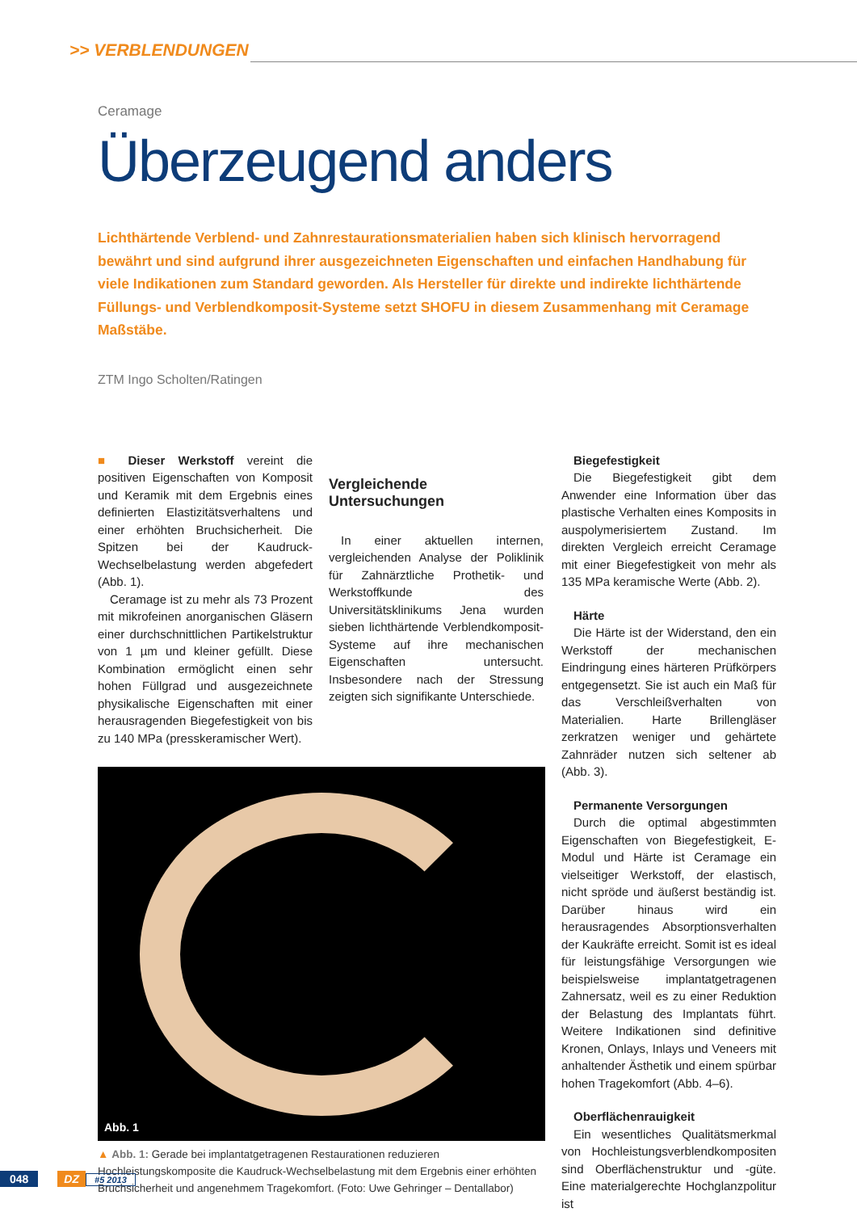>> VERBLENDUNGEN
Ceramage
Überzeugend anders
Lichthärtende Verblend- und Zahnrestaurationsmaterialien haben sich klinisch hervorragend bewährt und sind aufgrund ihrer ausgezeichneten Eigenschaften und einfachen Handhabung für viele Indikationen zum Standard geworden. Als Hersteller für direkte und indirekte lichthärtende Füllungs- und Verblendkomposit-Systeme setzt SHOFU in diesem Zusammenhang mit Ceramage Maßstäbe.
ZTM Ingo Scholten/Ratingen
■ Dieser Werkstoff vereint die positiven Eigenschaften von Komposit und Keramik mit dem Ergebnis eines definierten Elastizitätsverhaltens und einer erhöhten Bruchsicherheit. Die Spitzen bei der Kaudruck-Wechselbelastung werden abgefedert (Abb. 1).
Ceramage ist zu mehr als 73 Prozent mit mikrofeinen anorganischen Gläsern einer durchschnittlichen Partikelstruktur von 1 µm und kleiner gefüllt. Diese Kombination ermöglicht einen sehr hohen Füllgrad und ausgezeichnete physikalische Eigenschaften mit einer herausragenden Biegefestigkeit von bis zu 140 MPa (presskeramischer Wert).
Vergleichende Untersuchungen
In einer aktuellen internen, vergleichenden Analyse der Poliklinik für Zahnärztliche Prothetik- und Werkstoffkunde des Universitätsklinikums Jena wurden sieben lichthärtende Verblendkomposit-Systeme auf ihre mechanischen Eigenschaften untersucht. Insbesondere nach der Stressung zeigten sich signifikante Unterschiede.
Abb. 1
▲ Abb. 1: Gerade bei implantatgetragenen Restaurationen reduzieren Hochleistungskomposite die Kaudruck-Wechselbelastung mit dem Ergebnis einer erhöhten Bruchsicherheit und angenehmem Tragekomfort. (Foto: Uwe Gehringer – Dentallabor)
Biegefestigkeit
Die Biegefestigkeit gibt dem Anwender eine Information über das plastische Verhalten eines Komposits in auspolymerisiertem Zustand. Im direkten Vergleich erreicht Ceramage mit einer Biegefestigkeit von mehr als 135 MPa keramische Werte (Abb. 2).
Härte
Die Härte ist der Widerstand, den ein Werkstoff der mechanischen Eindringung eines härteren Prüfkörpers entgegensetzt. Sie ist auch ein Maß für das Verschleißverhalten von Materialien. Harte Brillengläser zerkratzen weniger und gehärtete Zahnräder nutzen sich seltener ab (Abb. 3).
Permanente Versorgungen
Durch die optimal abgestimmten Eigenschaften von Biegefestigkeit, E-Modul und Härte ist Ceramage ein vielseitiger Werkstoff, der elastisch, nicht spröde und äußerst beständig ist. Darüber hinaus wird ein herausragendes Absorptionsverhalten der Kaukräfte erreicht. Somit ist es ideal für leistungsfähige Versorgungen wie beispielsweise implantatgetragenen Zahnersatz, weil es zu einer Reduktion der Belastung des Implantats führt. Weitere Indikationen sind definitive Kronen, Onlays, Inlays und Veneers mit anhaltender Ästhetik und einem spürbar hohen Tragekomfort (Abb. 4–6).
Oberflächenrauigkeit
Ein wesentliches Qualitätsmerkmal von Hochleistungsverblendkompositen sind Oberflächenstruktur und -güte. Eine materialgerechte Hochglanzpolitur ist
048 DZ #5 2013